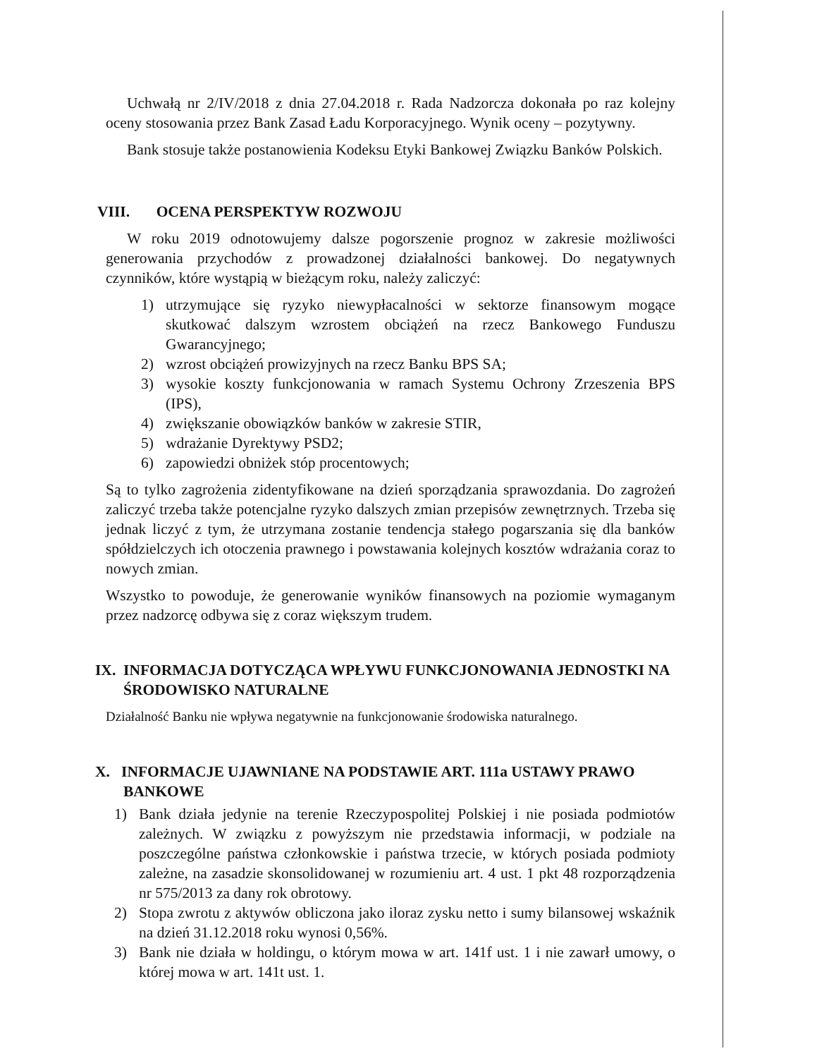Uchwałą nr 2/IV/2018 z dnia 27.04.2018 r. Rada Nadzorcza dokonała po raz kolejny oceny stosowania przez Bank Zasad Ładu Korporacyjnego. Wynik oceny – pozytywny.
Bank stosuje także postanowienia Kodeksu Etyki Bankowej Związku Banków Polskich.
VIII. OCENA PERSPEKTYW ROZWOJU
W roku 2019 odnotowujemy dalsze pogorszenie prognoz w zakresie możliwości generowania przychodów z prowadzonej działalności bankowej. Do negatywnych czynników, które wystąpią w bieżącym roku, należy zaliczyć:
1) utrzymujące się ryzyko niewypłacalności w sektorze finansowym mogące skutkować dalszym wzrostem obciążeń na rzecz Bankowego Funduszu Gwarancyjnego;
2) wzrost obciążeń prowizyjnych na rzecz Banku BPS SA;
3) wysokie koszty funkcjonowania w ramach Systemu Ochrony Zrzeszenia BPS (IPS),
4) zwiększanie obowiązków banków w zakresie STIR,
5) wdrażanie Dyrektywy PSD2;
6) zapowiedzi obniżek stóp procentowych;
Są to tylko zagrożenia zidentyfikowane na dzień sporządzania sprawozdania. Do zagrożeń zaliczyć trzeba także potencjalne ryzyko dalszych zmian przepisów zewnętrznych. Trzeba się jednak liczyć z tym, że utrzymana zostanie tendencja stałego pogarszania się dla banków spółdzielczych ich otoczenia prawnego i powstawania kolejnych kosztów wdrażania coraz to nowych zmian.
Wszystko to powoduje, że generowanie wyników finansowych na poziomie wymaganym przez nadzorcę odbywa się z coraz większym trudem.
IX. INFORMACJA DOTYCZĄCA WPŁYWU FUNKCJONOWANIA JEDNOSTKI NA ŚRODOWISKO NATURALNE
Działalność Banku nie wpływa negatywnie na funkcjonowanie środowiska naturalnego.
X. INFORMACJE UJAWNIANE NA PODSTAWIE ART. 111a USTAWY PRAWO BANKOWE
1) Bank działa jedynie na terenie Rzeczypospolitej Polskiej i nie posiada podmiotów zależnych. W związku z powyższym nie przedstawia informacji, w podziale na poszczególne państwa członkowskie i państwa trzecie, w których posiada podmioty zależne, na zasadzie skonsolidowanej w rozumieniu art. 4 ust. 1 pkt 48 rozporządzenia nr 575/2013 za dany rok obrotowy.
2) Stopa zwrotu z aktywów obliczona jako iloraz zysku netto i sumy bilansowej wskaźnik na dzień 31.12.2018 roku wynosi 0,56%.
3) Bank nie działa w holdingu, o którym mowa w art. 141f ust. 1 i nie zawarł umowy, o której mowa w art. 141t ust. 1.